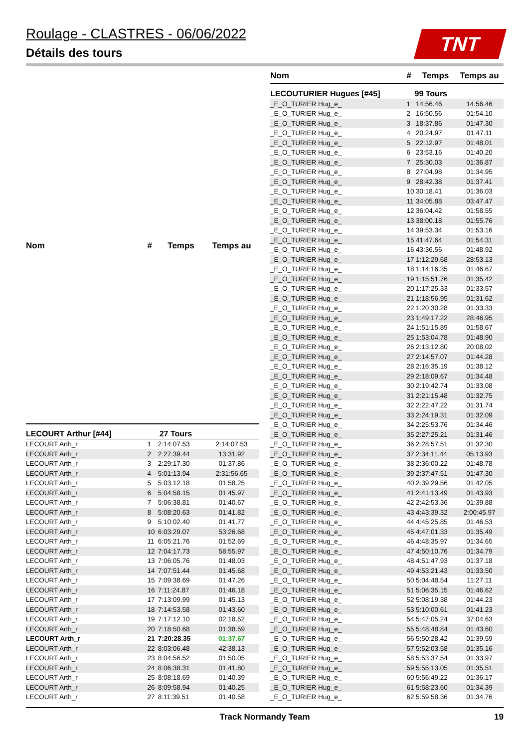Roulage - CLASTRES - 06/06/2022
Détails des tours
TNT
| Nom | # | Temps | Temps au |
| --- | --- | --- | --- |
| LECOURT Arthur [#44] | 27 Tours | | |
| LECOURT Arth_r | 1 | 2:14:07.53 | 2:14:07.53 |
| LECOURT Arth_r | 2 | 2:27:39.44 | 13:31.92 |
| LECOURT Arth_r | 3 | 2:29:17.30 | 01:37.86 |
| LECOURT Arth_r | 4 | 5:01:13.94 | 2:31:56.65 |
| LECOURT Arth_r | 5 | 5:03:12.18 | 01:58.25 |
| LECOURT Arth_r | 6 | 5:04:58.15 | 01:45.97 |
| LECOURT Arth_r | 7 | 5:06:38.81 | 01:40.67 |
| LECOURT Arth_r | 8 | 5:08:20.63 | 01:41.82 |
| LECOURT Arth_r | 9 | 5:10:02.40 | 01:41.77 |
| LECOURT Arth_r | 10 | 6:03:29.07 | 53:26.68 |
| LECOURT Arth_r | 11 | 6:05:21.76 | 01:52.69 |
| LECOURT Arth_r | 12 | 7:04:17.73 | 58:55.97 |
| LECOURT Arth_r | 13 | 7:06:05.76 | 01:48.03 |
| LECOURT Arth_r | 14 | 7:07:51.44 | 01:45.68 |
| LECOURT Arth_r | 15 | 7:09:38.69 | 01:47.26 |
| LECOURT Arth_r | 16 | 7:11:24.87 | 01:46.18 |
| LECOURT Arth_r | 17 | 7:13:09.99 | 01:45.13 |
| LECOURT Arth_r | 18 | 7:14:53.58 | 01:43.60 |
| LECOURT Arth_r | 19 | 7:17:12.10 | 02:18.52 |
| LECOURT Arth_r | 20 | 7:18:50.68 | 01:38.59 |
| LECOURT Arth_r | 21 | 7:20:28.35 | 01:37.67 |
| LECOURT Arth_r | 22 | 8:03:06.48 | 42:38.13 |
| LECOURT Arth_r | 23 | 8:04:56.52 | 01:50.05 |
| LECOURT Arth_r | 24 | 8:06:38.31 | 01:41.80 |
| LECOURT Arth_r | 25 | 8:08:18.69 | 01:40.39 |
| LECOURT Arth_r | 26 | 8:09:58.94 | 01:40.25 |
| LECOURT Arth_r | 27 | 8:11:39.51 | 01:40.58 |
| Nom | # | Temps | Temps au |
| --- | --- | --- | --- |
| LECOUTURIER Hugues [#45] | 99 Tours | | |
| _E_O_TURIER Hug_e_ | 1 | 14:56.46 | 14:56.46 |
| _E_O_TURIER Hug_e_ | 2 | 16:50.56 | 01:54.10 |
| _E_O_TURIER Hug_e_ | 3 | 18:37.86 | 01:47.30 |
| _E_O_TURIER Hug_e_ | 4 | 20:24.97 | 01:47.11 |
| _E_O_TURIER Hug_e_ | 5 | 22:12.97 | 01:48.01 |
| _E_O_TURIER Hug_e_ | 6 | 23:53.16 | 01:40.20 |
| _E_O_TURIER Hug_e_ | 7 | 25:30.03 | 01:36.87 |
| _E_O_TURIER Hug_e_ | 8 | 27:04.98 | 01:34.95 |
| _E_O_TURIER Hug_e_ | 9 | 28:42.38 | 01:37.41 |
| _E_O_TURIER Hug_e_ | 10 | 30:18.41 | 01:36.03 |
| _E_O_TURIER Hug_e_ | 11 | 34:05.88 | 03:47.47 |
| _E_O_TURIER Hug_e_ | 12 | 36:04.42 | 01:58.55 |
| _E_O_TURIER Hug_e_ | 13 | 38:00.18 | 01:55.76 |
| _E_O_TURIER Hug_e_ | 14 | 39:53.34 | 01:53.16 |
| _E_O_TURIER Hug_e_ | 15 | 41:47.64 | 01:54.31 |
| _E_O_TURIER Hug_e_ | 16 | 43:36.56 | 01:48.92 |
| _E_O_TURIER Hug_e_ | 17 | 1:12:29.68 | 28:53.13 |
| _E_O_TURIER Hug_e_ | 18 | 1:14:16.35 | 01:46.67 |
| _E_O_TURIER Hug_e_ | 19 | 1:15:51.76 | 01:35.42 |
| _E_O_TURIER Hug_e_ | 20 | 1:17:25.33 | 01:33.57 |
| _E_O_TURIER Hug_e_ | 21 | 1:18:56.95 | 01:31.62 |
| _E_O_TURIER Hug_e_ | 22 | 1:20:30.28 | 01:33.33 |
| _E_O_TURIER Hug_e_ | 23 | 1:49:17.22 | 28:46.95 |
| _E_O_TURIER Hug_e_ | 24 | 1:51:15.89 | 01:58.67 |
| _E_O_TURIER Hug_e_ | 25 | 1:53:04.78 | 01:48.90 |
| _E_O_TURIER Hug_e_ | 26 | 2:13:12.80 | 20:08.02 |
| _E_O_TURIER Hug_e_ | 27 | 2:14:57.07 | 01:44.28 |
| _E_O_TURIER Hug_e_ | 28 | 2:16:35.19 | 01:38.12 |
| _E_O_TURIER Hug_e_ | 29 | 2:18:09.67 | 01:34.48 |
| _E_O_TURIER Hug_e_ | 30 | 2:19:42.74 | 01:33.08 |
| _E_O_TURIER Hug_e_ | 31 | 2:21:15.48 | 01:32.75 |
| _E_O_TURIER Hug_e_ | 32 | 2:22:47.22 | 01:31.74 |
| _E_O_TURIER Hug_e_ | 33 | 2:24:19.31 | 01:32.09 |
| _E_O_TURIER Hug_e_ | 34 | 2:25:53.76 | 01:34.46 |
| _E_O_TURIER Hug_e_ | 35 | 2:27:25.21 | 01:31.46 |
| _E_O_TURIER Hug_e_ | 36 | 2:28:57.51 | 01:32.30 |
| _E_O_TURIER Hug_e_ | 37 | 2:34:11.44 | 05:13.93 |
| _E_O_TURIER Hug_e_ | 38 | 2:36:00.22 | 01:48.78 |
| _E_O_TURIER Hug_e_ | 39 | 2:37:47.51 | 01:47.30 |
| _E_O_TURIER Hug_e_ | 40 | 2:39:29.56 | 01:42.05 |
| _E_O_TURIER Hug_e_ | 41 | 2:41:13.49 | 01:43.93 |
| _E_O_TURIER Hug_e_ | 42 | 2:42:53.36 | 01:39.88 |
| _E_O_TURIER Hug_e_ | 43 | 4:43:39.32 | 2:00:45.97 |
| _E_O_TURIER Hug_e_ | 44 | 4:45:25.85 | 01:46.53 |
| _E_O_TURIER Hug_e_ | 45 | 4:47:01.33 | 01:35.49 |
| _E_O_TURIER Hug_e_ | 46 | 4:48:35.97 | 01:34.65 |
| _E_O_TURIER Hug_e_ | 47 | 4:50:10.76 | 01:34.79 |
| _E_O_TURIER Hug_e_ | 48 | 4:51:47.93 | 01:37.18 |
| _E_O_TURIER Hug_e_ | 49 | 4:53:21.43 | 01:33.50 |
| _E_O_TURIER Hug_e_ | 50 | 5:04:48.54 | 11:27.11 |
| _E_O_TURIER Hug_e_ | 51 | 5:06:35.15 | 01:46.62 |
| _E_O_TURIER Hug_e_ | 52 | 5:08:19.38 | 01:44.23 |
| _E_O_TURIER Hug_e_ | 53 | 5:10:00.61 | 01:41.23 |
| _E_O_TURIER Hug_e_ | 54 | 5:47:05.24 | 37:04.63 |
| _E_O_TURIER Hug_e_ | 55 | 5:48:48.84 | 01:43.60 |
| _E_O_TURIER Hug_e_ | 56 | 5:50:28.42 | 01:39.59 |
| _E_O_TURIER Hug_e_ | 57 | 5:52:03.58 | 01:35.16 |
| _E_O_TURIER Hug_e_ | 58 | 5:53:37.54 | 01:33.97 |
| _E_O_TURIER Hug_e_ | 59 | 5:55:13.05 | 01:35.51 |
| _E_O_TURIER Hug_e_ | 60 | 5:56:49.22 | 01:36.17 |
| _E_O_TURIER Hug_e_ | 61 | 5:58:23.60 | 01:34.39 |
| _E_O_TURIER Hug_e_ | 62 | 5:59:58.36 | 01:34.76 |
Track Normandy Team 19